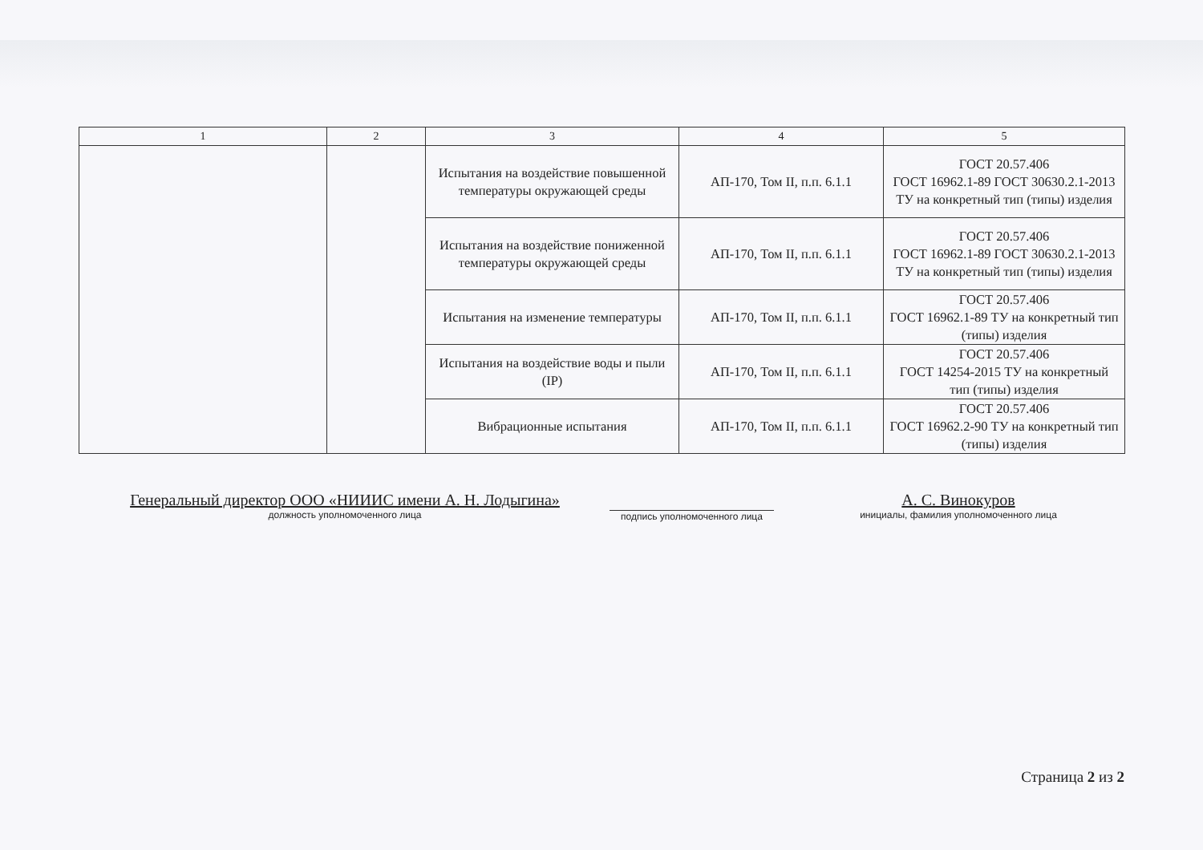| 1 | 2 | 3 | 4 | 5 |
| --- | --- | --- | --- | --- |
| | | Испытания на воздействие повышенной температуры окружающей среды | АП-170, Том II, п.п. 6.1.1 | ГОСТ 20.57.406 ГОСТ 16962.1-89 ГОСТ 30630.2.1-2013 ТУ на конкретный тип (типы) изделия |
| | | Испытания на воздействие пониженной температуры окружающей среды | АП-170, Том II, п.п. 6.1.1 | ГОСТ 20.57.406 ГОСТ 16962.1-89 ГОСТ 30630.2.1-2013 ТУ на конкретный тип (типы) изделия |
| | | Испытания на изменение температуры | АП-170, Том II, п.п. 6.1.1 | ГОСТ 20.57.406 ГОСТ 16962.1-89 ТУ на конкретный тип (типы) изделия |
| | | Испытания на воздействие воды и пыли (IP) | АП-170, Том II, п.п. 6.1.1 | ГОСТ 20.57.406 ГОСТ 14254-2015 ТУ на конкретный тип (типы) изделия |
| | | Вибрационные испытания | АП-170, Том II, п.п. 6.1.1 | ГОСТ 20.57.406 ГОСТ 16962.2-90 ТУ на конкретный тип (типы) изделия |
Генеральный директор ООО «НИИИС имени А. Н. Лодыгина»
должность уполномоченного лица
подпись уполномоченного лица
А. С. Винокуров
инициалы, фамилия уполномоченного лица
Страница 2 из 2